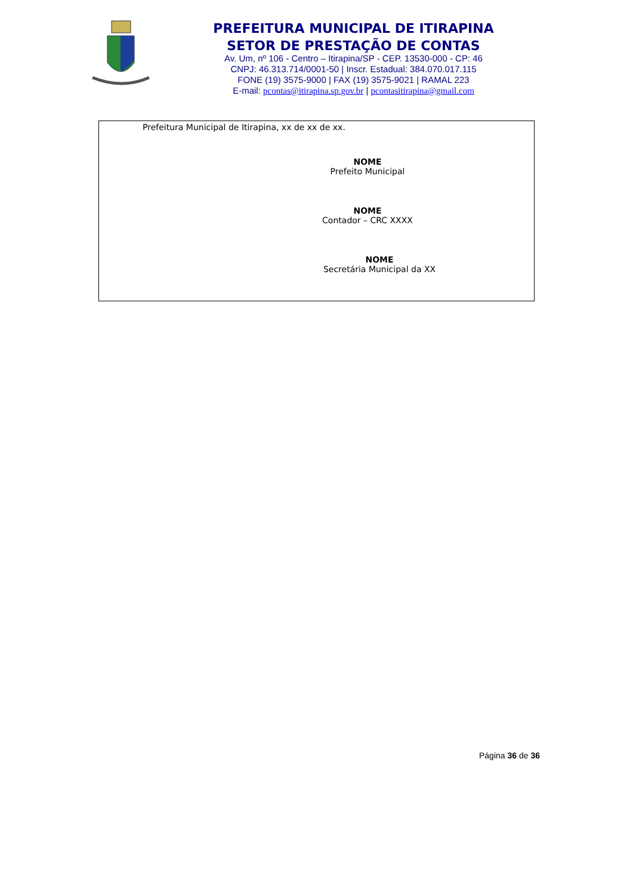PREFEITURA MUNICIPAL DE ITIRAPINA
SETOR DE PRESTAÇÃO DE CONTAS
Av. Um, nº 106 - Centro – Itirapina/SP - CEP. 13530-000 - CP: 46
CNPJ: 46.313.714/0001-50 | Inscr. Estadual: 384.070.017.115
FONE (19) 3575-9000 | FAX (19) 3575-9021 | RAMAL 223
E-mail: pcontas@itirapina.sp.gov.br | pcontasitirapina@gmail.com
Prefeitura Municipal de Itirapina, xx de xx de xx.
NOME
Prefeito Municipal
NOME
Contador – CRC XXXX
NOME
Secretária Municipal da XX
Página 36 de 36